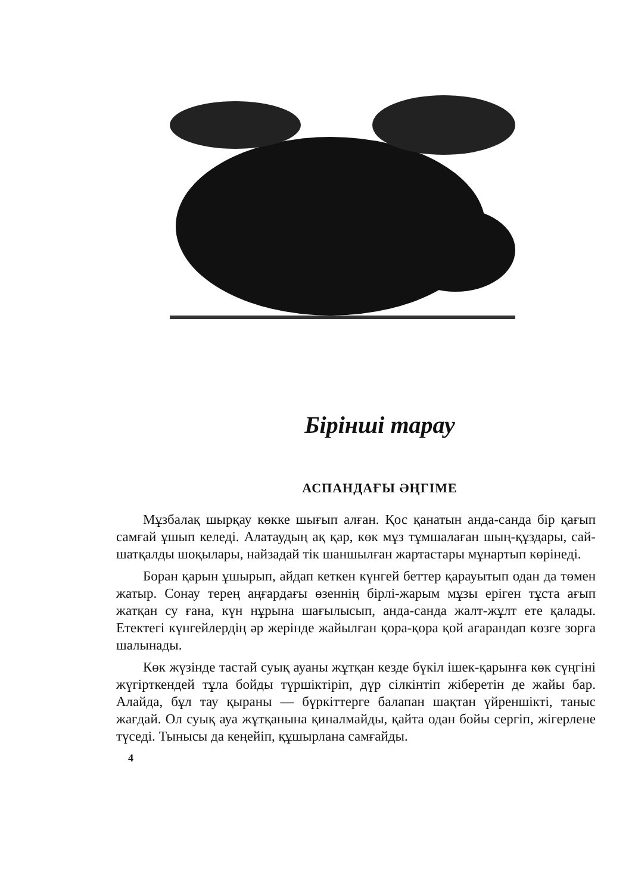Бірінші тарау
АСПАНДАҒЫ ӘҢГІМЕ
Мұзбалақ шырқау көкке шығып алған. Қос қанатын анда-санда бір қағып самғай ұшып келеді. Алатаудың ақ қар, көк мұз тұмшалаған шың-құздары, сай-шатқалды шоқылары, найзадай тік шаншылған жартастары мұнартып көрінеді.
Боран қарын ұшырып, айдап кеткен күнгей беттер қарауытып одан да төмен жатыр. Сонау терең аңғардағы өзеннің бірлі-жарым мұзы еріген тұста ағып жатқан су ғана, күн нұрына шағылысып, анда-санда жалт-жұлт ете қалады. Етектегі күнгейлердің әр жерінде жайылған қора-қора қой ағарандап көзге зорға шалынады.
Көк жүзінде тастай суық ауаны жұтқан кезде бүкіл ішек-қарынға көк сүңгіні жүгірткендей тұла бойды түршіктіріп, дүр сілкінтіп жіберетін де жайы бар. Алайда, бұл тау қыраны — бүркіттерге балапан шақтан үйреншікті, таныс жағдай. Ол суық ауа жұтқанына қиналмайды, қайта одан бойы сергіп, жігерлене түседі. Тынысы да кеңейіп, құшырлана самғайды.
4